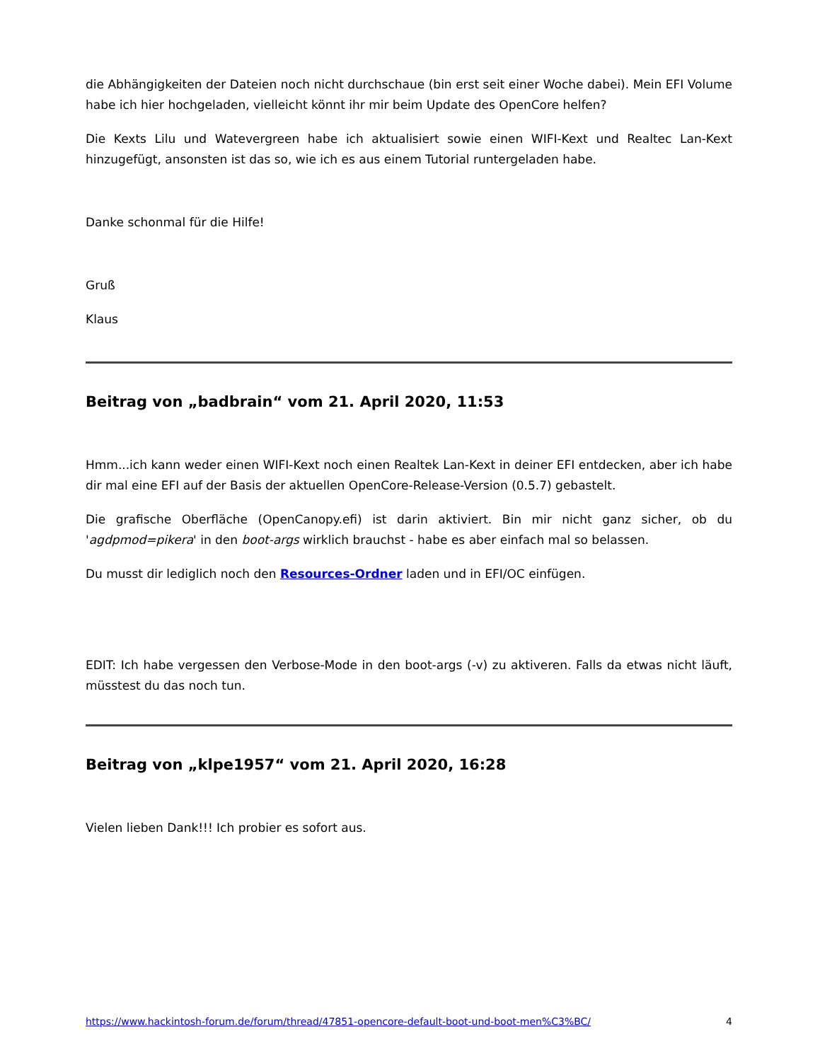die Abhängigkeiten der Dateien noch nicht durchschaue (bin erst seit einer Woche dabei). Mein EFI Volume habe ich hier hochgeladen, vielleicht könnt ihr mir beim Update des OpenCore helfen?
Die Kexts Lilu und Watevergreen habe ich aktualisiert sowie einen WIFI-Kext und Realtec Lan-Kext hinzugefügt, ansonsten ist das so, wie ich es aus einem Tutorial runtergeladen habe.
Danke schonmal für die Hilfe!
Gruß
Klaus
Beitrag von „badbrain“ vom 21. April 2020, 11:53
Hmm...ich kann weder einen WIFI-Kext noch einen Realtek Lan-Kext in deiner EFI entdecken, aber ich habe dir mal eine EFI auf der Basis der aktuellen OpenCore-Release-Version (0.5.7) gebastelt.
Die grafische Oberfläche (OpenCanopy.efi) ist darin aktiviert. Bin mir nicht ganz sicher, ob du 'agdpmod=pikera' in den boot-args wirklich brauchst - habe es aber einfach mal so belassen.
Du musst dir lediglich noch den Resources-Ordner laden und in EFI/OC einfügen.
EDIT: Ich habe vergessen den Verbose-Mode in den boot-args (-v) zu aktiveren. Falls da etwas nicht läuft, müsstest du das noch tun.
Beitrag von „klpe1957“ vom 21. April 2020, 16:28
Vielen lieben Dank!!! Ich probier es sofort aus.
https://www.hackintosh-forum.de/forum/thread/47851-opencore-default-boot-und-boot-men%C3%BC/ 4